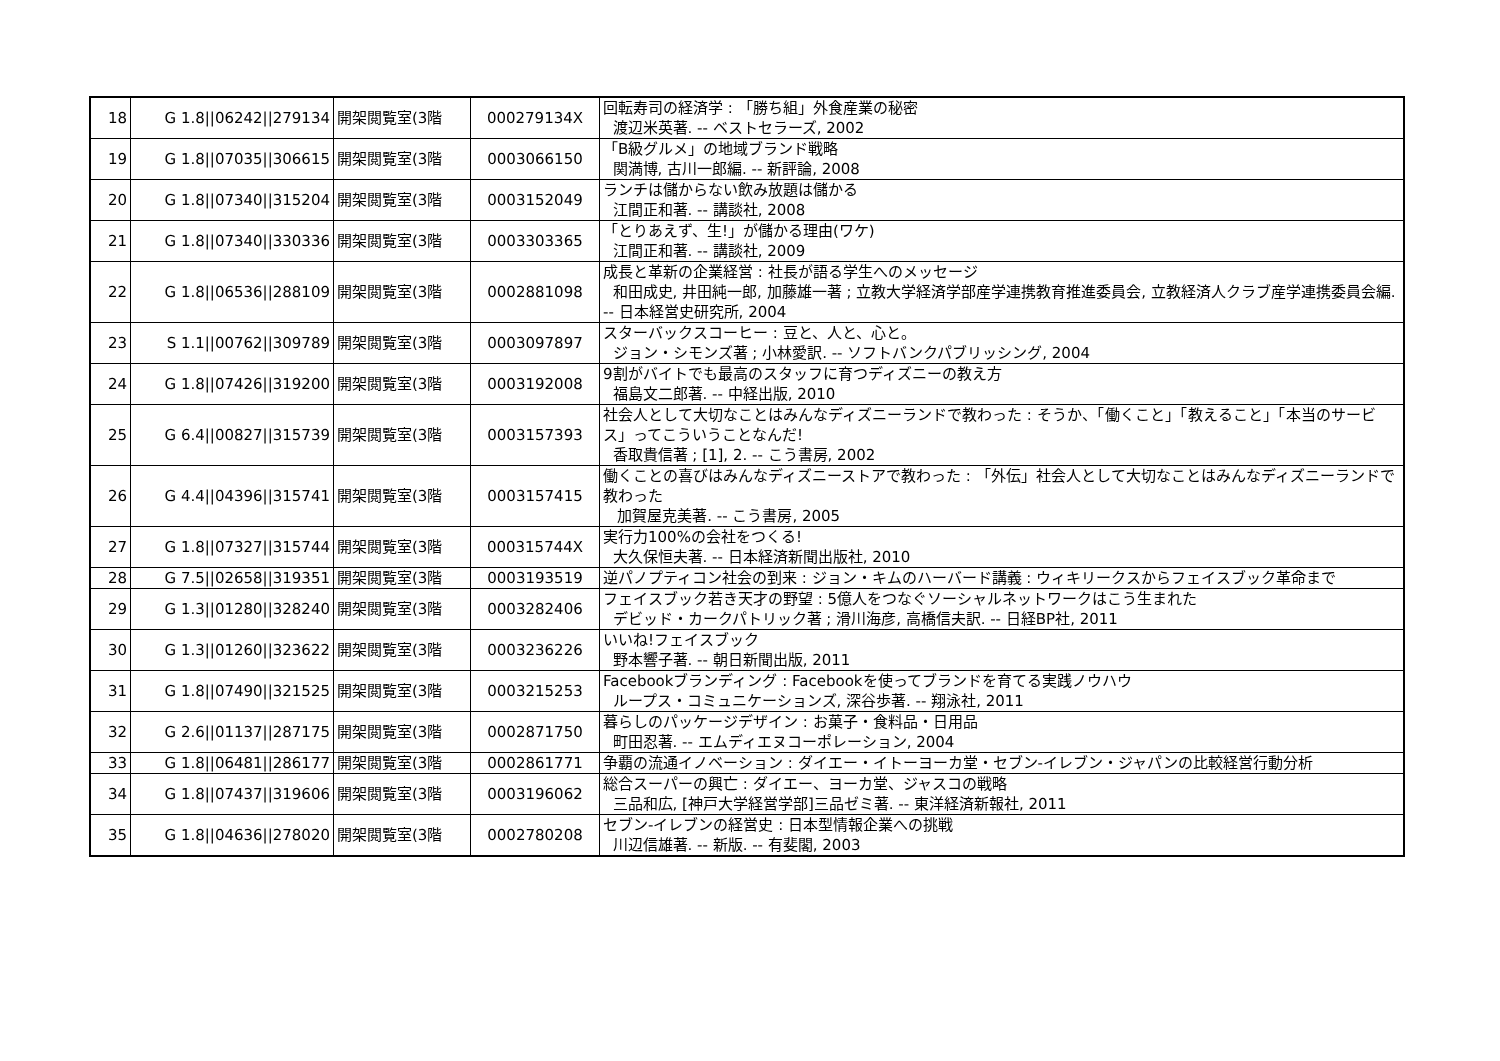| 18 | G 1.8//06242//279134 | 開架閲覧室(3階 | 000279134X | 回転寿司の経済学 : 「勝ち組」外食産業の秘密 渡辺米英著. -- ベストセラーズ, 2002 |
| 19 | G 1.8//07035//306615 | 開架閲覧室(3階 | 0003066150 | 「B級グルメ」の地域ブランド戦略 関満博, 古川一郎編. -- 新評論, 2008 |
| 20 | G 1.8//07340//315204 | 開架閲覧室(3階 | 0003152049 | ランチは儲からない飲み放題は儲かる 江間正和著. -- 講談社, 2008 |
| 21 | G 1.8//07340//330336 | 開架閲覧室(3階 | 0003303365 | 「とりあえず、生!」が儲かる理由(ワケ) 江間正和著. -- 講談社, 2009 |
| 22 | G 1.8//06536//288109 | 開架閲覧室(3階 | 0002881098 | 成長と革新の企業経営 : 社長が語る学生へのメッセージ 和田成史, 井田純一郎, 加藤雄一著 ; 立教大学経済学部産学連携教育推進委員会, 立教経済人クラブ産学連携委員会編. -- 日本経営史研究所, 2004 |
| 23 | S 1.1//00762//309789 | 開架閲覧室(3階 | 0003097897 | スターバックスコーヒー : 豆と、人と、心と。 ジョン・シモンズ著 ; 小林愛訳. -- ソフトバンクパブリッシング, 2004 |
| 24 | G 1.8//07426//319200 | 開架閲覧室(3階 | 0003192008 | 9割がバイトでも最高のスタッフに育つディズニーの教え方 福島文二郎著. -- 中経出版, 2010 |
| 25 | G 6.4//00827//315739 | 開架閲覧室(3階 | 0003157393 | 社会人として大切なことはみんなディズニーランドで教わった : そうか、「働くこと」「教えること」「本当のサービス」ってこういうことなんだ! 香取貴信著 ; [1], 2. -- こう書房, 2002 |
| 26 | G 4.4//04396//315741 | 開架閲覧室(3階 | 0003157415 | 働くことの喜びはみんなディズニーストアで教わった : 「外伝」社会人として大切なことはみんなディズニーランドで教わった 加賀屋克美著. -- こう書房, 2005 |
| 27 | G 1.8//07327//315744 | 開架閲覧室(3階 | 000315744X | 実行力100%の会社をつくる! 大久保恒夫著. -- 日本経済新聞出版社, 2010 |
| 28 | G 7.5//02658//319351 | 開架閲覧室(3階 | 0003193519 | 逆パノプティコン社会の到来 : ジョン・キムのハーバード講義 : ウィキリークスからフェイスブック革命まで |
| 29 | G 1.3//01280//328240 | 開架閲覧室(3階 | 0003282406 | フェイスブック若き天才の野望 : 5億人をつなぐソーシャルネットワークはこう生まれた デビッド・カークパトリック著 ; 滑川海彦, 高橋信夫訳. -- 日経BP社, 2011 |
| 30 | G 1.3//01260//323622 | 開架閲覧室(3階 | 0003236226 | いいね!フェイスブック 野本響子著. -- 朝日新聞出版, 2011 |
| 31 | G 1.8//07490//321525 | 開架閲覧室(3階 | 0003215253 | Facebookブランディング : Facebookを使ってブランドを育てる実践ノウハウ ループス・コミュニケーションズ, 深谷歩著. -- 翔泳社, 2011 |
| 32 | G 2.6//01137//287175 | 開架閲覧室(3階 | 0002871750 | 暮らしのパッケージデザイン : お菓子・食料品・日用品 町田忍著. -- エムディエヌコーポレーション, 2004 |
| 33 | G 1.8//06481//286177 | 開架閲覧室(3階 | 0002861771 | 争覇の流通イノベーション : ダイエー・イトーヨーカ堂・セブン-イレブン・ジャパンの比較経営行動分析 |
| 34 | G 1.8//07437//319606 | 開架閲覧室(3階 | 0003196062 | 総合スーパーの興亡 : ダイエー、ヨーカ堂、ジャスコの戦略 三品和広, [神戸大学経営学部]三品ゼミ著. -- 東洋経済新報社, 2011 |
| 35 | G 1.8//04636//278020 | 開架閲覧室(3階 | 0002780208 | セブン-イレブンの経営史 : 日本型情報企業への挑戦 川辺信雄著. -- 新版. -- 有斐閣, 2003 |